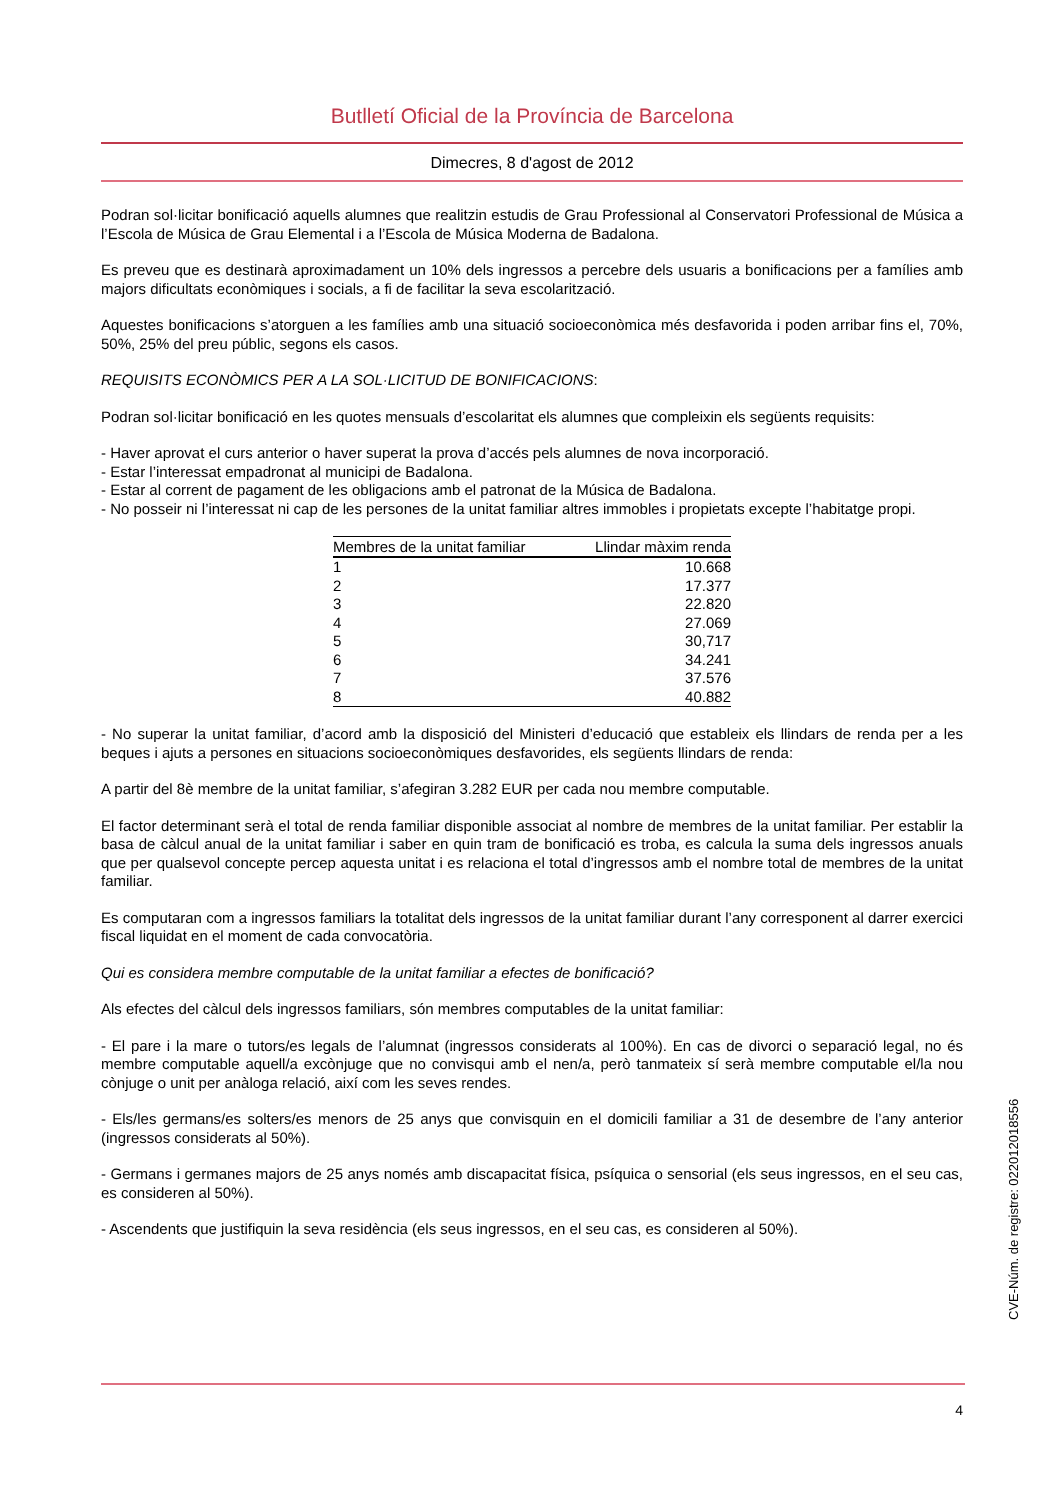Butlletí Oficial de la Província de Barcelona
Dimecres, 8 d'agost de 2012
Podran sol·licitar bonificació aquells alumnes que realitzin estudis de Grau Professional al Conservatori Professional de Música a l’Escola de Música de Grau Elemental i a l’Escola de Música Moderna de Badalona.
Es preveu que es destinarà aproximadament un 10% dels ingressos a percebre dels usuaris a bonificacions per a famílies amb majors dificultats econòmiques i socials, a fi de facilitar la seva escolarització.
Aquestes bonificacions s’atorguen a les famílies amb una situació socioeconòmica més desfavorida i poden arribar fins el, 70%, 50%, 25% del preu públic, segons els casos.
REQUISITS ECONÒMICS PER A LA SOL·LICITUD DE BONIFICACIONS:
Podran sol·licitar bonificació en les quotes mensuals d’escolaritat els alumnes que compleixin els següents requisits:
- Haver aprovat el curs anterior o haver superat la prova d’accés pels alumnes de nova incorporació.
- Estar l’interessat empadronat al municipi de Badalona.
- Estar al corrent de pagament de les obligacions amb el patronat de la Música de Badalona.
- No posseir ni l’interessat ni cap de les persones de la unitat familiar altres immobles i propietats excepte l’habitatge propi.
| Membres de la unitat familiar | Llindar màxim renda |
| --- | --- |
| 1 | 10.668 |
| 2 | 17.377 |
| 3 | 22.820 |
| 4 | 27.069 |
| 5 | 30,717 |
| 6 | 34.241 |
| 7 | 37.576 |
| 8 | 40.882 |
- No superar la unitat familiar, d’acord amb la disposició del Ministeri d’educació que estableix els llindars de renda per a les beques i ajuts a persones en situacions socioeconòmiques desfavorides, els següents llindars de renda:
A partir del 8è membre de la unitat familiar, s’afegiran 3.282 EUR per cada nou membre computable.
El factor determinant serà el total de renda familiar disponible associat al nombre de membres de la unitat familiar. Per establir la basa de càlcul anual de la unitat familiar i saber en quin tram de bonificació es troba, es calcula la suma dels ingressos anuals que per qualsevol concepte percep aquesta unitat i es relaciona el total d’ingressos amb el nombre total de membres de la unitat familiar.
Es computaran com a ingressos familiars la totalitat dels ingressos de la unitat familiar durant l’any corresponent al darrer exercici fiscal liquidat en el moment de cada convocatòria.
Qui es considera membre computable de la unitat familiar a efectes de bonificació?
Als efectes del càlcul dels ingressos familiars, són membres computables de la unitat familiar:
- El pare i la mare o tutors/es legals de l’alumnat (ingressos considerats al 100%). En cas de divorci o separació legal, no és membre computable aquell/a excònjuge que no convisqui amb el nen/a, però tanmateix sí serà membre computable el/la nou cònjuge o unit per anàloga relació, així com les seves rendes.
- Els/les germans/es solters/es menors de 25 anys que convisquin en el domicili familiar a 31 de desembre de l’any anterior (ingressos considerats al 50%).
- Germans i germanes majors de 25 anys només amb discapacitat física, psíquica o sensorial (els seus ingressos, en el seu cas, es consideren al 50%).
- Ascendents que justifiquin la seva residència (els seus ingressos, en el seu cas, es consideren al 50%).
CVE-Núm. de registre: 022012018556
4